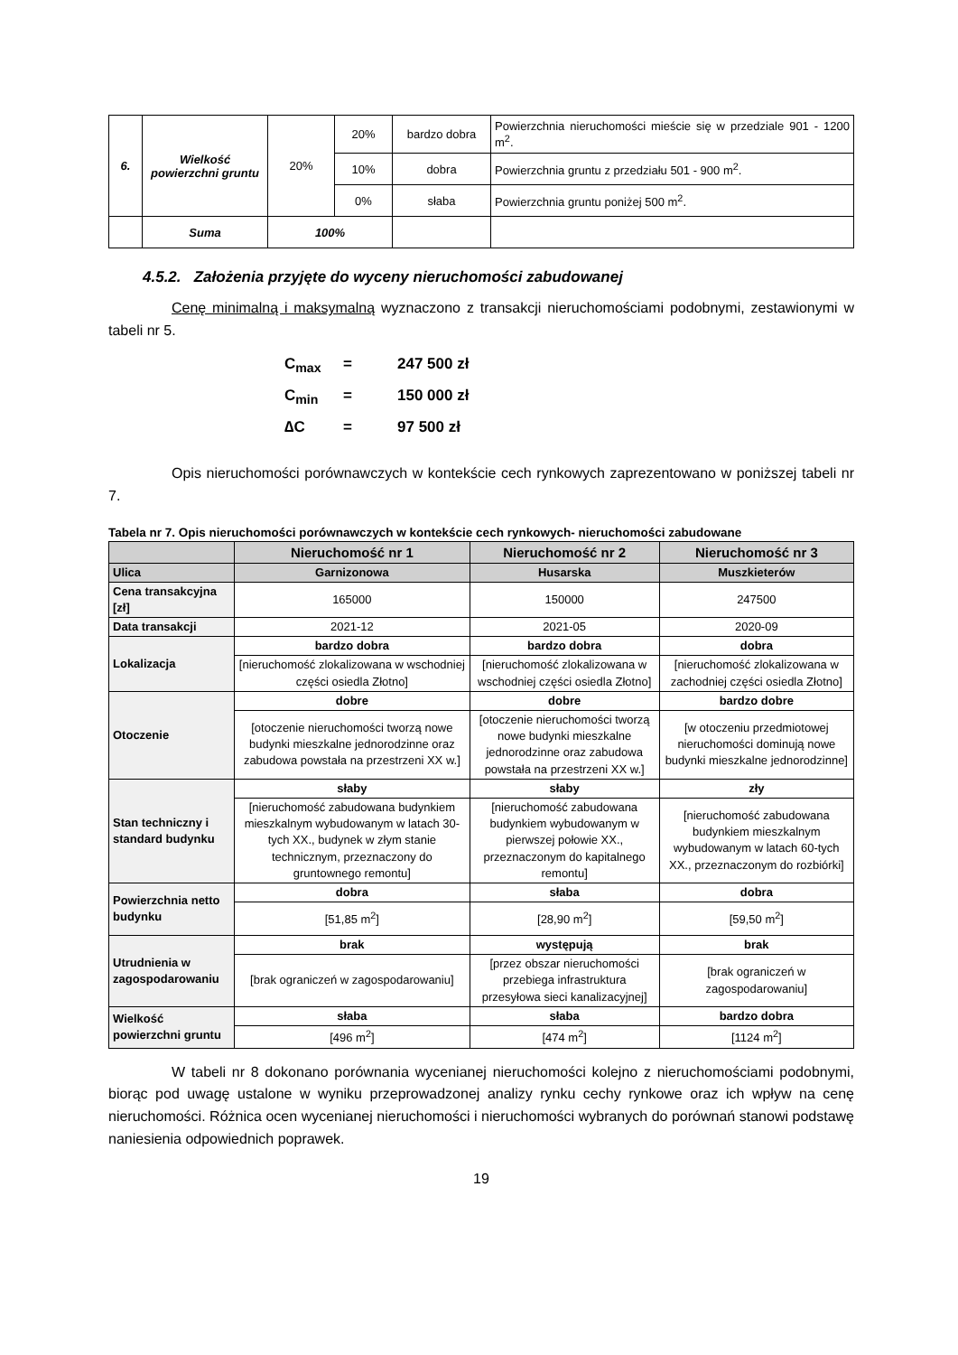| 6. | Wielkość powierzchni gruntu | 20% | 20% | bardzo dobra | Powierzchnia nieruchomości mieście się w przedziale 901 - 1200 m<sup>2</sup>. |
| | | | 10% | dobra | Powierzchnia gruntu z przedziału 501 - 900 m<sup>2</sup>. |
| | | | 0% | słaba | Powierzchnia gruntu poniżej 500 m<sup>2</sup>. |
| | Suma | 100% | | | |
4.5.2. Założenia przyjęte do wyceny nieruchomości zabudowanej
Cenę minimalną i maksymalną wyznaczono z transakcji nieruchomościami podobnymi, zestawionymi w tabeli nr 5.
C<sub>max</sub> = 247 500 zł
C<sub>min</sub> = 150 000 zł
∆C = 97 500 zł
Opis nieruchomości porównawczych w kontekście cech rynkowych zaprezentowano w poniższej tabeli nr 7.
Tabela nr 7. Opis nieruchomości porównawczych w kontekście cech rynkowych- nieruchomości zabudowane
| | Nieruchomość nr 1 | Nieruchomość nr 2 | Nieruchomość nr 3 |
| --- | --- | --- | --- |
| Ulica | Garnizonowa | Husarska | Muszkieterów |
| Cena transakcyjna [zł] | 165000 | 150000 | 247500 |
| Data transakcji | 2021-12 | 2021-05 | 2020-09 |
| Lokalizacja | bardzo dobra | bardzo dobra | dobra |
| | [nieruchomość zlokalizowana w wschodniej części osiedla Złotno] | [nieruchomość zlokalizowana w wschodniej części osiedla Złotno] | [nieruchomość zlokalizowana w zachodniej części osiedla Złotno] |
| Otoczenie | dobre | dobre | bardzo dobre |
| | [otoczenie nieruchomości tworzą nowe budynki mieszkalne jednorodzinne oraz zabudowa powstała na przestrzeni XX w.] | [otoczenie nieruchomości tworzą nowe budynki mieszkalne jednorodzinne oraz zabudowa powstała na przestrzeni XX w.] | [w otoczeniu przedmiotowej nieruchomości dominują nowe budynki mieszkalne jednorodzinne] |
| Stan techniczny i standard budynku | słaby | słaby | zły |
| | [nieruchomość zabudowana budynkiem mieszkalnym wybudowanym w latach 30-tych XX., budynek w złym stanie technicznym, przeznaczony do gruntownego remontu] | [nieruchomość zabudowana budynkiem wybudowanym w pierwszej połowie XX., przeznaczonym do kapitalnego remontu] | [nieruchomość zabudowana budynkiem mieszkalnym wybudowanym w latach 60-tych XX., przeznaczonym do rozbiórki] |
| Powierzchnia netto budynku | dobra | słaba | dobra |
| | [51,85 m<sup>2</sup>] | [28,90 m<sup>2</sup>] | [59,50 m<sup>2</sup>] |
| Utrudnienia w zagospodarowaniu | brak | występują | brak |
| | [brak ograniczeń w zagospodarowaniu] | [przez obszar nieruchomości przebiega infrastruktura przesyłowa sieci kanalizacyjnej] | [brak ograniczeń w zagospodarowaniu] |
| Wielkość powierzchni gruntu | słaba | słaba | bardzo dobra |
| | [496 m<sup>2</sup>] | [474 m<sup>2</sup>] | [1124 m<sup>2</sup>] |
W tabeli nr 8 dokonano porównania wycenianej nieruchomości kolejno z nieruchomościami podobnymi, biorąc pod uwagę ustalone w wyniku przeprowadzonej analizy rynku cechy rynkowe oraz ich wpływ na cenę nieruchomości. Różnica ocen wycenianej nieruchomości i nieruchomości wybranych do porównań stanowi podstawę naniesienia odpowiednich poprawek.
19